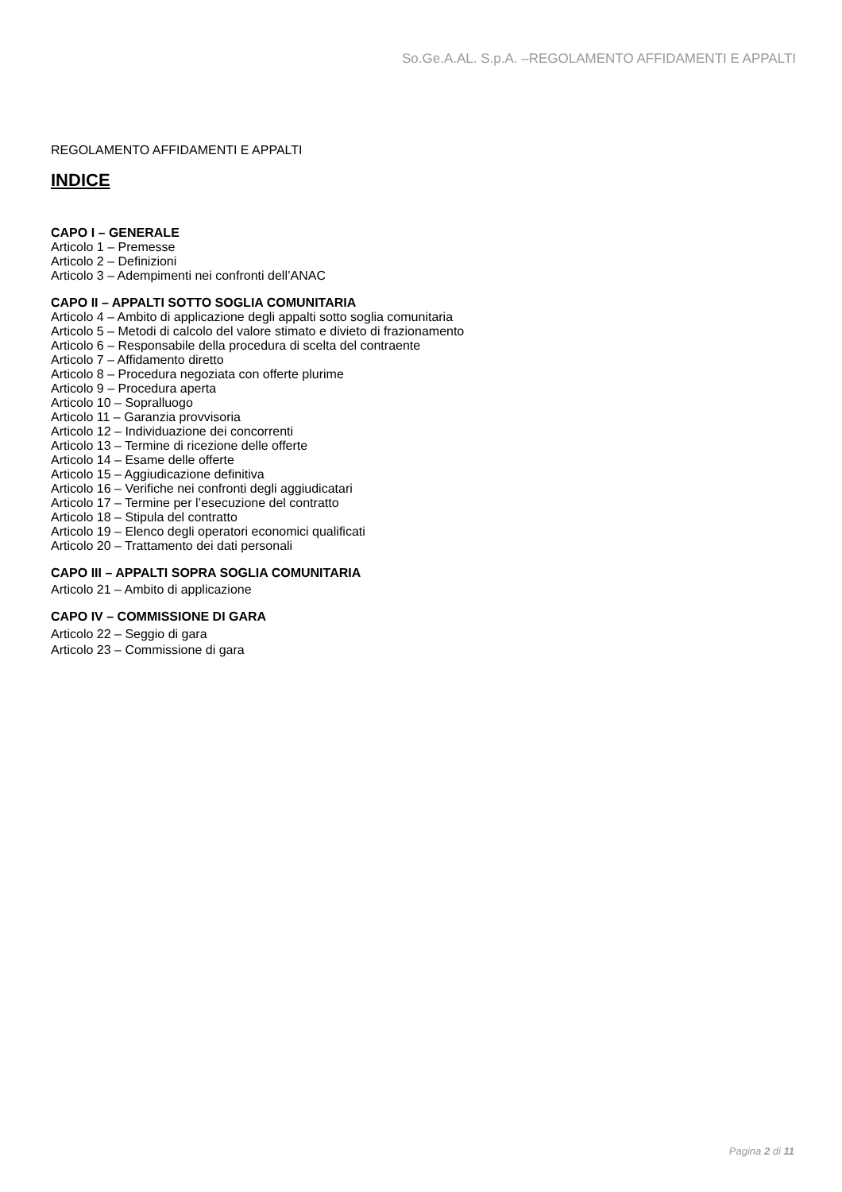So.Ge.A.AL. S.p.A. –REGOLAMENTO AFFIDAMENTI E APPALTI
REGOLAMENTO AFFIDAMENTI E APPALTI
INDICE
CAPO I – GENERALE
Articolo 1 – Premesse
Articolo 2 – Definizioni
Articolo 3 – Adempimenti nei confronti dell’ANAC
CAPO II – APPALTI SOTTO SOGLIA COMUNITARIA
Articolo 4 – Ambito di applicazione degli appalti sotto soglia comunitaria
Articolo 5 – Metodi di calcolo del valore stimato e divieto di frazionamento
Articolo 6 – Responsabile della procedura di scelta del contraente
Articolo 7 – Affidamento diretto
Articolo 8 – Procedura negoziata con offerte plurime
Articolo 9 – Procedura aperta
Articolo 10 – Sopralluogo
Articolo 11 – Garanzia provvisoria
Articolo 12 – Individuazione dei concorrenti
Articolo 13 – Termine di ricezione delle offerte
Articolo 14 – Esame delle offerte
Articolo 15 – Aggiudicazione definitiva
Articolo 16 – Verifiche nei confronti degli aggiudicatari
Articolo 17 – Termine per l’esecuzione del contratto
Articolo 18 – Stipula del contratto
Articolo 19 – Elenco degli operatori economici qualificati
Articolo 20 – Trattamento dei dati personali
CAPO III – APPALTI SOPRA SOGLIA COMUNITARIA
Articolo 21 – Ambito di applicazione
CAPO IV – COMMISSIONE DI GARA
Articolo 22 – Seggio di gara
Articolo 23 – Commissione di gara
Pagina 2 di 11